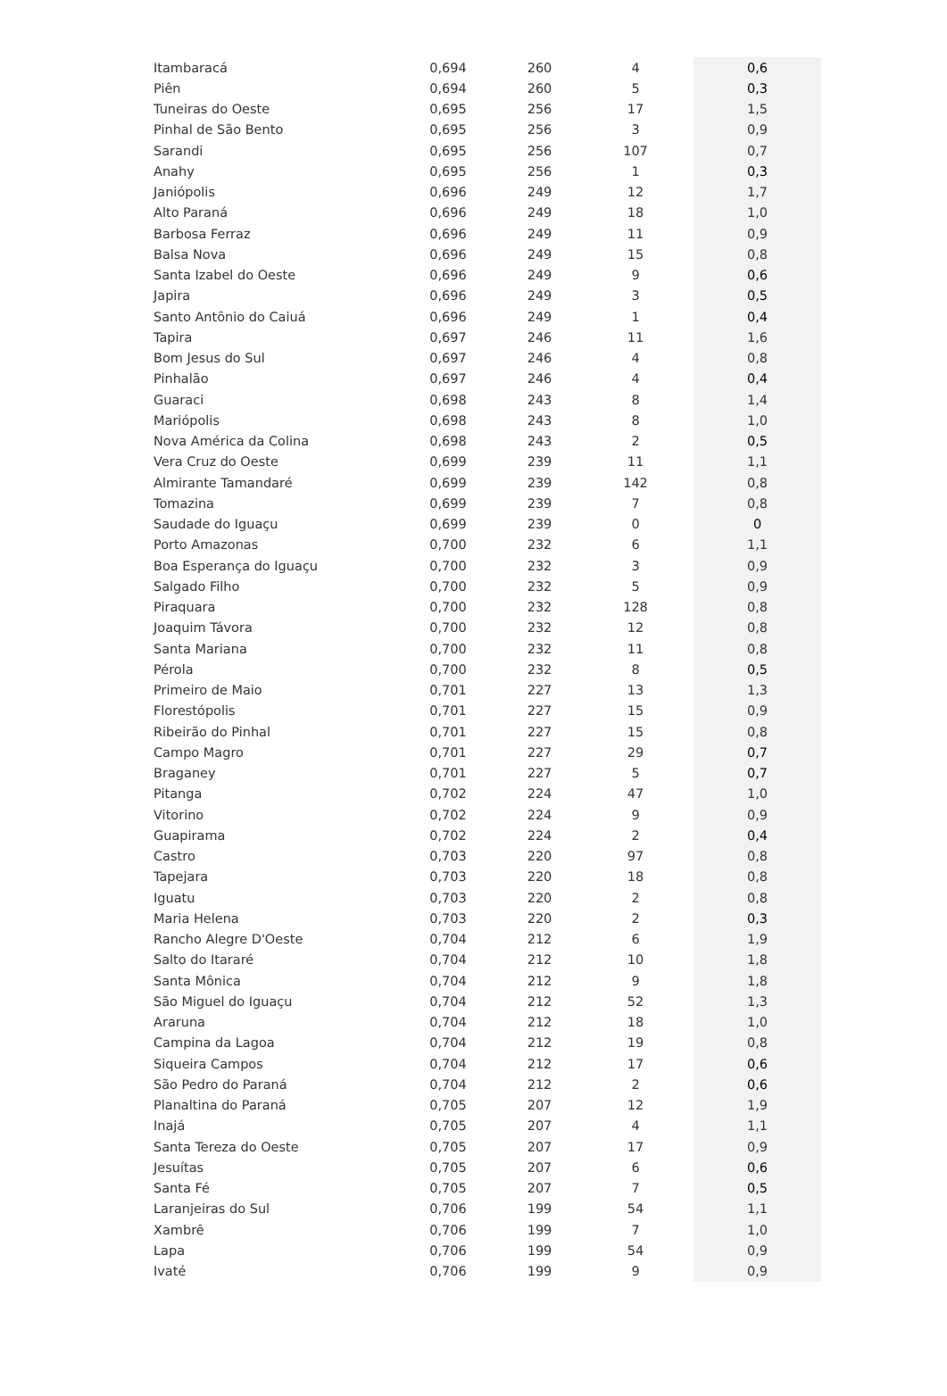| Itambaracá | 0,694 | 260 | 4 | 0,6 |
| Piên | 0,694 | 260 | 5 | 0,3 |
| Tuneiras do Oeste | 0,695 | 256 | 17 | 1,5 |
| Pinhal de São Bento | 0,695 | 256 | 3 | 0,9 |
| Sarandi | 0,695 | 256 | 107 | 0,7 |
| Anahy | 0,695 | 256 | 1 | 0,3 |
| Janiópolis | 0,696 | 249 | 12 | 1,7 |
| Alto Paraná | 0,696 | 249 | 18 | 1,0 |
| Barbosa Ferraz | 0,696 | 249 | 11 | 0,9 |
| Balsa Nova | 0,696 | 249 | 15 | 0,8 |
| Santa Izabel do Oeste | 0,696 | 249 | 9 | 0,6 |
| Japira | 0,696 | 249 | 3 | 0,5 |
| Santo Antônio do Caiuá | 0,696 | 249 | 1 | 0,4 |
| Tapira | 0,697 | 246 | 11 | 1,6 |
| Bom Jesus do Sul | 0,697 | 246 | 4 | 0,8 |
| Pinhalão | 0,697 | 246 | 4 | 0,4 |
| Guaraci | 0,698 | 243 | 8 | 1,4 |
| Mariópolis | 0,698 | 243 | 8 | 1,0 |
| Nova América da Colina | 0,698 | 243 | 2 | 0,5 |
| Vera Cruz do Oeste | 0,699 | 239 | 11 | 1,1 |
| Almirante Tamandaré | 0,699 | 239 | 142 | 0,8 |
| Tomazina | 0,699 | 239 | 7 | 0,8 |
| Saudade do Iguaçu | 0,699 | 239 | 0 | 0 |
| Porto Amazonas | 0,700 | 232 | 6 | 1,1 |
| Boa Esperança do Iguaçu | 0,700 | 232 | 3 | 0,9 |
| Salgado Filho | 0,700 | 232 | 5 | 0,9 |
| Piraquara | 0,700 | 232 | 128 | 0,8 |
| Joaquim Távora | 0,700 | 232 | 12 | 0,8 |
| Santa Mariana | 0,700 | 232 | 11 | 0,8 |
| Pérola | 0,700 | 232 | 8 | 0,5 |
| Primeiro de Maio | 0,701 | 227 | 13 | 1,3 |
| Florestópolis | 0,701 | 227 | 15 | 0,9 |
| Ribeirão do Pinhal | 0,701 | 227 | 15 | 0,8 |
| Campo Magro | 0,701 | 227 | 29 | 0,7 |
| Braganey | 0,701 | 227 | 5 | 0,7 |
| Pitanga | 0,702 | 224 | 47 | 1,0 |
| Vitorino | 0,702 | 224 | 9 | 0,9 |
| Guapirama | 0,702 | 224 | 2 | 0,4 |
| Castro | 0,703 | 220 | 97 | 0,8 |
| Tapejara | 0,703 | 220 | 18 | 0,8 |
| Iguatu | 0,703 | 220 | 2 | 0,8 |
| Maria Helena | 0,703 | 220 | 2 | 0,3 |
| Rancho Alegre D'Oeste | 0,704 | 212 | 6 | 1,9 |
| Salto do Itararé | 0,704 | 212 | 10 | 1,8 |
| Santa Mônica | 0,704 | 212 | 9 | 1,8 |
| São Miguel do Iguaçu | 0,704 | 212 | 52 | 1,3 |
| Araruna | 0,704 | 212 | 18 | 1,0 |
| Campina da Lagoa | 0,704 | 212 | 19 | 0,8 |
| Siqueira Campos | 0,704 | 212 | 17 | 0,6 |
| São Pedro do Paraná | 0,704 | 212 | 2 | 0,6 |
| Planaltina do Paraná | 0,705 | 207 | 12 | 1,9 |
| Inajá | 0,705 | 207 | 4 | 1,1 |
| Santa Tereza do Oeste | 0,705 | 207 | 17 | 0,9 |
| Jesuítas | 0,705 | 207 | 6 | 0,6 |
| Santa Fé | 0,705 | 207 | 7 | 0,5 |
| Laranjeiras do Sul | 0,706 | 199 | 54 | 1,1 |
| Xambrê | 0,706 | 199 | 7 | 1,0 |
| Lapa | 0,706 | 199 | 54 | 0,9 |
| Ivaté | 0,706 | 199 | 9 | 0,9 |